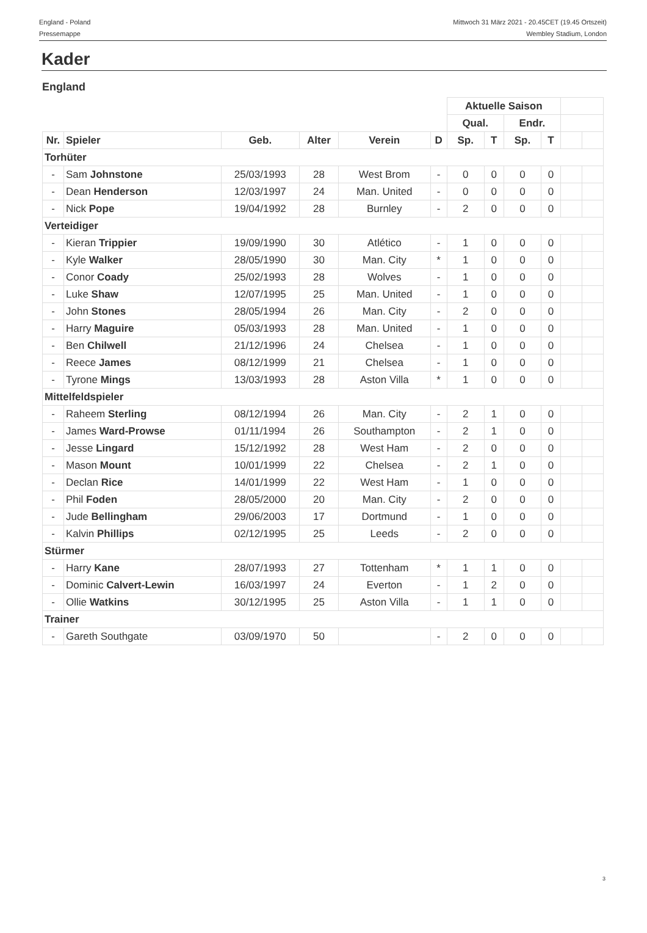England - Poland
Pressemappe
Mittwoch 31 März 2021 - 20.45CET (19.45 Ortszeit)
Wembley Stadium, London
Kader
England
| | | | | | | Aktuelle Saison | | | | | |
| | | | | | | Qual. | | Endr. | | | |
| Nr. | Spieler | Geb. | Alter | Verein | D | Sp. | T | Sp. | T | | |
| Torhüter | | | | | | | | | | | |
| - | Sam Johnstone | 25/03/1993 | 28 | West Brom | - | 0 | 0 | 0 | 0 | | |
| - | Dean Henderson | 12/03/1997 | 24 | Man. United | - | 0 | 0 | 0 | 0 | | |
| - | Nick Pope | 19/04/1992 | 28 | Burnley | - | 2 | 0 | 0 | 0 | | |
| Verteidiger | | | | | | | | | | | |
| - | Kieran Trippier | 19/09/1990 | 30 | Atlético | - | 1 | 0 | 0 | 0 | | |
| - | Kyle Walker | 28/05/1990 | 30 | Man. City | * | 1 | 0 | 0 | 0 | | |
| - | Conor Coady | 25/02/1993 | 28 | Wolves | - | 1 | 0 | 0 | 0 | | |
| - | Luke Shaw | 12/07/1995 | 25 | Man. United | - | 1 | 0 | 0 | 0 | | |
| - | John Stones | 28/05/1994 | 26 | Man. City | - | 2 | 0 | 0 | 0 | | |
| - | Harry Maguire | 05/03/1993 | 28 | Man. United | - | 1 | 0 | 0 | 0 | | |
| - | Ben Chilwell | 21/12/1996 | 24 | Chelsea | - | 1 | 0 | 0 | 0 | | |
| - | Reece James | 08/12/1999 | 21 | Chelsea | - | 1 | 0 | 0 | 0 | | |
| - | Tyrone Mings | 13/03/1993 | 28 | Aston Villa | * | 1 | 0 | 0 | 0 | | |
| Mittelfeldspieler | | | | | | | | | | | |
| - | Raheem Sterling | 08/12/1994 | 26 | Man. City | - | 2 | 1 | 0 | 0 | | |
| - | James Ward-Prowse | 01/11/1994 | 26 | Southampton | - | 2 | 1 | 0 | 0 | | |
| - | Jesse Lingard | 15/12/1992 | 28 | West Ham | - | 2 | 0 | 0 | 0 | | |
| - | Mason Mount | 10/01/1999 | 22 | Chelsea | - | 2 | 1 | 0 | 0 | | |
| - | Declan Rice | 14/01/1999 | 22 | West Ham | - | 1 | 0 | 0 | 0 | | |
| - | Phil Foden | 28/05/2000 | 20 | Man. City | - | 2 | 0 | 0 | 0 | | |
| - | Jude Bellingham | 29/06/2003 | 17 | Dortmund | - | 1 | 0 | 0 | 0 | | |
| - | Kalvin Phillips | 02/12/1995 | 25 | Leeds | - | 2 | 0 | 0 | 0 | | |
| Stürmer | | | | | | | | | | | |
| - | Harry Kane | 28/07/1993 | 27 | Tottenham | * | 1 | 1 | 0 | 0 | | |
| - | Dominic Calvert-Lewin | 16/03/1997 | 24 | Everton | - | 1 | 2 | 0 | 0 | | |
| - | Ollie Watkins | 30/12/1995 | 25 | Aston Villa | - | 1 | 1 | 0 | 0 | | |
| Trainer | | | | | | | | | | | |
| - | Gareth Southgate | 03/09/1970 | 50 | | - | 2 | 0 | 0 | 0 | | |
3